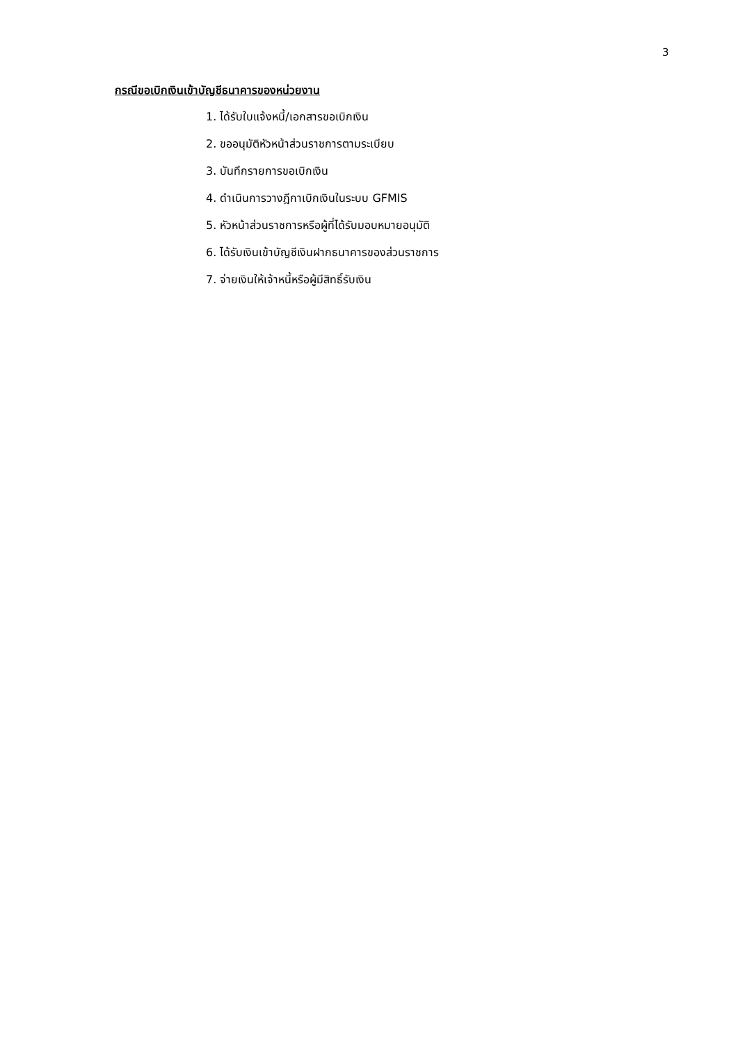3
กรณีขอเบิกเงินเข้าบัญชีธนาคารของหน่วยงาน
1. ได้รับใบแจ้งหนี้/เอกสารขอเบิกเงิน
2. ขออนุมัติหัวหน้าส่วนราชการตามระเบียบ
3. บันทึกรายการขอเบิกเงิน
4. ดำเนินการวางฎีกาเบิกเงินในระบบ GFMIS
5. หัวหน้าส่วนราชการหรือผู้ที่ได้รับมอบหมายอนุมัติ
6. ได้รับเงินเข้าบัญชีเงินฝากธนาคารของส่วนราชการ
7. จ่ายเงินให้เจ้าหนี้หรือผู้มีสิทธิ์รับเงิน